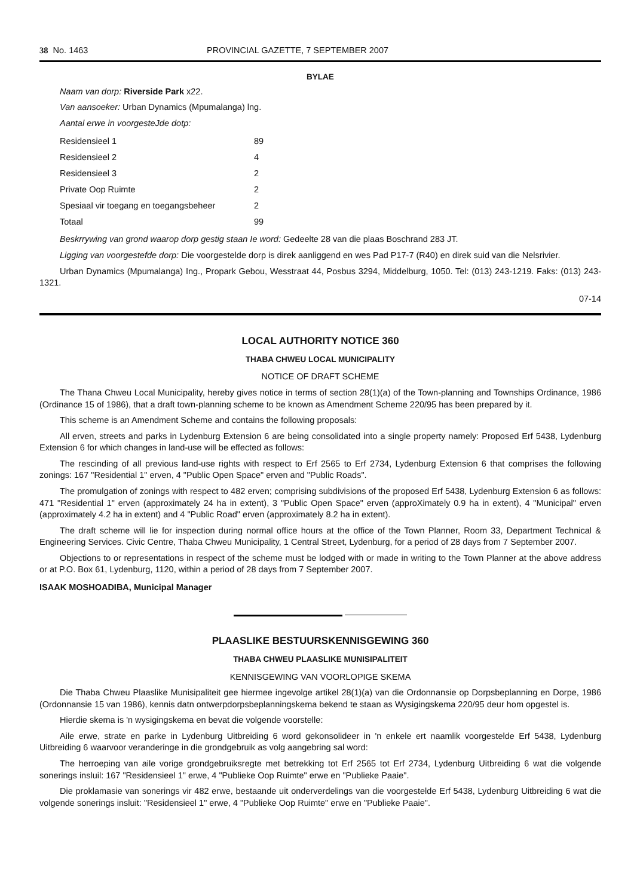38 No. 1463 PROVINCIAL GAZETTE, 7 SEPTEMBER 2007
BYLAE
Naam van dorp: Riverside Park x22.
Van aansoeker: Urban Dynamics (Mpumalanga) lng.
Aantal erwe in voorgesteJde dotp:
| Residensieel 1 | 89 |
| Residensieel 2 | 4 |
| Residensieel 3 | 2 |
| Private Oop Ruimte | 2 |
| Spesiaal vir toegang en toegangsbeheer | 2 |
| Totaal | 99 |
Beskrrywing van grond waarop dorp gestig staan Ie word: Gedeelte 28 van die plaas Boschrand 283 JT.
Ligging van voorgestefde dorp: Die voorgestelde dorp is direk aanliggend en wes Pad P17-7 (R40) en direk suid van die Nelsrivier.
Urban Dynamics (Mpumalanga) Ing., Propark Gebou, Wesstraat 44, Posbus 3294, Middelburg, 1050. Tel: (013) 243-1219. Faks: (013) 243-1321.
07-14
LOCAL AUTHORITY NOTICE 360
THABA CHWEU LOCAL MUNICIPALITY
NOTICE OF DRAFT SCHEME
The Thana Chweu Local Municipality, hereby gives notice in terms of section 28(1)(a) of the Town-planning and Townships Ordinance, 1986 (Ordinance 15 of 1986), that a draft town-planning scheme to be known as Amendment Scheme 220/95 has been prepared by it.
This scheme is an Amendment Scheme and contains the following proposals:
All erven, streets and parks in Lydenburg Extension 6 are being consolidated into a single property namely: Proposed Erf 5438, Lydenburg Extension 6 for which changes in land-use will be effected as follows:
The rescinding of all previous land-use rights with respect to Erf 2565 to Erf 2734, Lydenburg Extension 6 that comprises the following zonings: 167 "Residential 1" erven, 4 "Public Open Space" erven and "Public Roads".
The promulgation of zonings with respect to 482 erven; comprising subdivisions of the proposed Erf 5438, Lydenburg Extension 6 as follows: 471 "Residential 1" erven (approximately 24 ha in extent), 3 "Public Open Space" erven (approXimately 0.9 ha in extent), 4 "Municipal" erven (approximately 4.2 ha in extent) and 4 "Public Road" erven (approximately 8.2 ha in extent).
The draft scheme will lie for inspection during normal office hours at the office of the Town Planner, Room 33, Department Technical & Engineering Services. Civic Centre, Thaba Chweu Municipality, 1 Central Street, Lydenburg, for a period of 28 days from 7 September 2007.
Objections to or representations in respect of the scheme must be lodged with or made in writing to the Town Planner at the above address or at P.O. Box 61, Lydenburg, 1120, within a period of 28 days from 7 September 2007.
ISAAK MOSHOADIBA, Municipal Manager
PLAASLIKE BESTUURSKENNISGEWING 360
THABA CHWEU PLAASLIKE MUNISIPALITEIT
KENNISGEWING VAN VOORLOPIGE SKEMA
Die Thaba Chweu Plaaslike Munisipaliteit gee hiermee ingevolge artikel 28(1)(a) van die Ordonnansie op Dorpsbeplanning en Dorpe, 1986 (Ordonnansie 15 van 1986), kennis datn ontwerpdorpsbeplanningskema bekend te staan as Wysigingskema 220/95 deur hom opgestel is.
Hierdie skema is 'n wysigingskema en bevat die volgende voorstelle:
Aile erwe, strate en parke in Lydenburg Uitbreiding 6 word gekonsolideer in 'n enkele ert naamlik voorgestelde Erf 5438, Lydenburg Uitbreiding 6 waarvoor veranderinge in die grondgebruik as volg aangebring sal word:
The herroeping van aile vorige grondgebruiksregte met betrekking tot Erf 2565 tot Erf 2734, Lydenburg Uitbreiding 6 wat die volgende sonerings insluil: 167 "Residensieel 1" erwe, 4 "Publieke Oop Ruimte" erwe en "Publieke Paaie".
Die proklamasie van sonerings vir 482 erwe, bestaande uit onderverdelings van die voorgestelde Erf 5438, Lydenburg Uitbreiding 6 wat die volgende sonerings insluit: "Residensieel 1" erwe, 4 "Publieke Oop Ruimte" erwe en "Publieke Paaie".